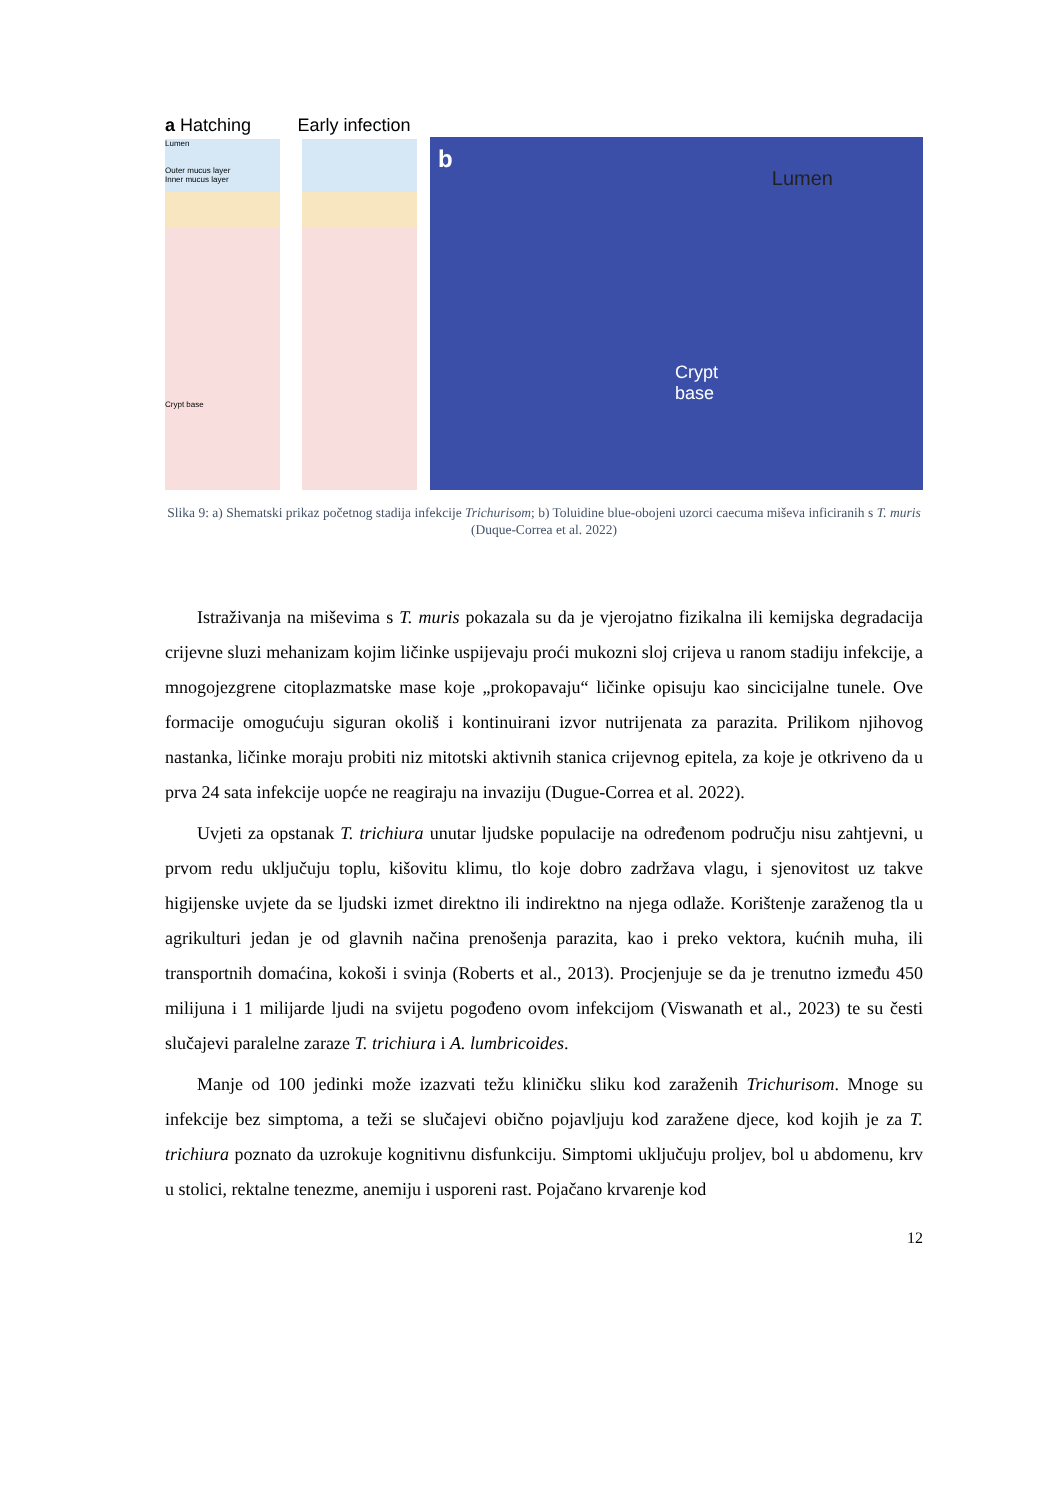a Hatching Early infection
Lumen
Outer mucus layer
Inner mucus layer
Crypt base
b
Lumen
Crypt
base
Slika 9: a) Shematski prikaz početnog stadija infekcije Trichurisom; b) Toluidine blue-obojeni uzorci caecuma miševa inficiranih s T. muris (Duque-Correa et al. 2022)
Istraživanja na miševima s T. muris pokazala su da je vjerojatno fizikalna ili kemijska degradacija crijevne sluzi mehanizam kojim ličinke uspijevaju proći mukozni sloj crijeva u ranom stadiju infekcije, a mnogojezgrene citoplazmatske mase koje „prokopavaju“ ličinke opisuju kao sincicijalne tunele. Ove formacije omogućuju siguran okoliš i kontinuirani izvor nutrijenata za parazita. Prilikom njihovog nastanka, ličinke moraju probiti niz mitotski aktivnih stanica crijevnog epitela, za koje je otkriveno da u prva 24 sata infekcije uopće ne reagiraju na invaziju (Dugue-Correa et al. 2022).
Uvjeti za opstanak T. trichiura unutar ljudske populacije na određenom području nisu zahtjevni, u prvom redu uključuju toplu, kišovitu klimu, tlo koje dobro zadržava vlagu, i sjenovitost uz takve higijenske uvjete da se ljudski izmet direktno ili indirektno na njega odlaže. Korištenje zaraženog tla u agrikulturi jedan je od glavnih načina prenošenja parazita, kao i preko vektora, kućnih muha, ili transportnih domaćina, kokoši i svinja (Roberts et al., 2013). Procjenjuje se da je trenutno između 450 milijuna i 1 milijarde ljudi na svijetu pogođeno ovom infekcijom (Viswanath et al., 2023) te su česti slučajevi paralelne zaraze T. trichiura i A. lumbricoides.
Manje od 100 jedinki može izazvati težu kliničku sliku kod zaraženih Trichurisom. Mnoge su infekcije bez simptoma, a teži se slučajevi obično pojavljuju kod zaražene djece, kod kojih je za T. trichiura poznato da uzrokuje kognitivnu disfunkciju. Simptomi uključuju proljev, bol u abdomenu, krv u stolici, rektalne tenezme, anemiju i usporeni rast. Pojačano krvarenje kod
12